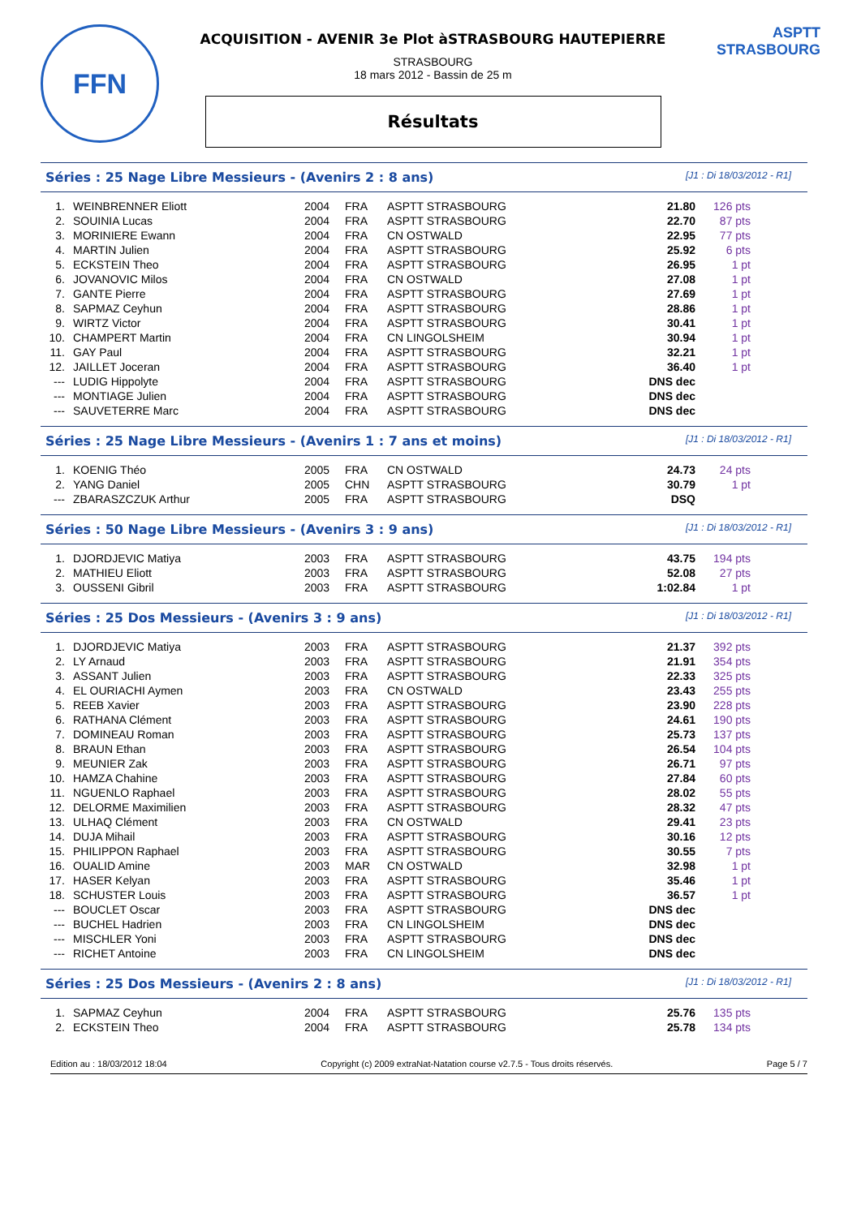FFN
ACQUISITION - AVENIR 3e Plot àSTRASBOURG HAUTEPIERRE
STRASBOURG
18 mars 2012 - Bassin de 25 m
Résultats
ASPTT STRASBOURG
Séries : 25 Nage Libre Messieurs - (Avenirs 2 : 8 ans) [J1 : Di 18/03/2012 - R1]
| 1. | WEINBRENNER Eliott | 2004 | FRA | ASPTT STRASBOURG | 21.80 | 126 pts |
| 2. | SOUINIA Lucas | 2004 | FRA | ASPTT STRASBOURG | 22.70 | 87 pts |
| 3. | MORINIERE Ewann | 2004 | FRA | CN OSTWALD | 22.95 | 77 pts |
| 4. | MARTIN Julien | 2004 | FRA | ASPTT STRASBOURG | 25.92 | 6 pts |
| 5. | ECKSTEIN Theo | 2004 | FRA | ASPTT STRASBOURG | 26.95 | 1 pt |
| 6. | JOVANOVIC Milos | 2004 | FRA | CN OSTWALD | 27.08 | 1 pt |
| 7. | GANTE Pierre | 2004 | FRA | ASPTT STRASBOURG | 27.69 | 1 pt |
| 8. | SAPMAZ Ceyhun | 2004 | FRA | ASPTT STRASBOURG | 28.86 | 1 pt |
| 9. | WIRTZ Victor | 2004 | FRA | ASPTT STRASBOURG | 30.41 | 1 pt |
| 10. | CHAMPERT Martin | 2004 | FRA | CN LINGOLSHEIM | 30.94 | 1 pt |
| 11. | GAY Paul | 2004 | FRA | ASPTT STRASBOURG | 32.21 | 1 pt |
| 12. | JAILLET Joceran | 2004 | FRA | ASPTT STRASBOURG | 36.40 | 1 pt |
| --- | LUDIG Hippolyte | 2004 | FRA | ASPTT STRASBOURG | DNS dec | |
| --- | MONTIAGE Julien | 2004 | FRA | ASPTT STRASBOURG | DNS dec | |
| --- | SAUVETERRE Marc | 2004 | FRA | ASPTT STRASBOURG | DNS dec | |
Séries : 25 Nage Libre Messieurs - (Avenirs 1 : 7 ans et moins) [J1 : Di 18/03/2012 - R1]
| 1. | KOENIG Théo | 2005 | FRA | CN OSTWALD | 24.73 | 24 pts |
| 2. | YANG Daniel | 2005 | CHN | ASPTT STRASBOURG | 30.79 | 1 pt |
| --- | ZBARASZCZUK Arthur | 2005 | FRA | ASPTT STRASBOURG | DSQ | |
Séries : 50 Nage Libre Messieurs - (Avenirs 3 : 9 ans) [J1 : Di 18/03/2012 - R1]
| 1. | DJORDJEVIC Matiya | 2003 | FRA | ASPTT STRASBOURG | 43.75 | 194 pts |
| 2. | MATHIEU Eliott | 2003 | FRA | ASPTT STRASBOURG | 52.08 | 27 pts |
| 3. | OUSSENI Gibril | 2003 | FRA | ASPTT STRASBOURG | 1:02.84 | 1 pt |
Séries : 25 Dos Messieurs - (Avenirs 3 : 9 ans) [J1 : Di 18/03/2012 - R1]
| 1. | DJORDJEVIC Matiya | 2003 | FRA | ASPTT STRASBOURG | 21.37 | 392 pts |
| 2. | LY Arnaud | 2003 | FRA | ASPTT STRASBOURG | 21.91 | 354 pts |
| 3. | ASSANT Julien | 2003 | FRA | ASPTT STRASBOURG | 22.33 | 325 pts |
| 4. | EL OURIACHI Aymen | 2003 | FRA | CN OSTWALD | 23.43 | 255 pts |
| 5. | REEB Xavier | 2003 | FRA | ASPTT STRASBOURG | 23.90 | 228 pts |
| 6. | RATHANA Clément | 2003 | FRA | ASPTT STRASBOURG | 24.61 | 190 pts |
| 7. | DOMINEAU Roman | 2003 | FRA | ASPTT STRASBOURG | 25.73 | 137 pts |
| 8. | BRAUN Ethan | 2003 | FRA | ASPTT STRASBOURG | 26.54 | 104 pts |
| 9. | MEUNIER Zak | 2003 | FRA | ASPTT STRASBOURG | 26.71 | 97 pts |
| 10. | HAMZA Chahine | 2003 | FRA | ASPTT STRASBOURG | 27.84 | 60 pts |
| 11. | NGUENLO Raphael | 2003 | FRA | ASPTT STRASBOURG | 28.02 | 55 pts |
| 12. | DELORME Maximilien | 2003 | FRA | ASPTT STRASBOURG | 28.32 | 47 pts |
| 13. | ULHAQ Clément | 2003 | FRA | CN OSTWALD | 29.41 | 23 pts |
| 14. | DUJA Mihail | 2003 | FRA | ASPTT STRASBOURG | 30.16 | 12 pts |
| 15. | PHILIPPON Raphael | 2003 | FRA | ASPTT STRASBOURG | 30.55 | 7 pts |
| 16. | OUALID Amine | 2003 | MAR | CN OSTWALD | 32.98 | 1 pt |
| 17. | HASER Kelyan | 2003 | FRA | ASPTT STRASBOURG | 35.46 | 1 pt |
| 18. | SCHUSTER Louis | 2003 | FRA | ASPTT STRASBOURG | 36.57 | 1 pt |
| --- | BOUCLET Oscar | 2003 | FRA | ASPTT STRASBOURG | DNS dec | |
| --- | BUCHEL Hadrien | 2003 | FRA | CN LINGOLSHEIM | DNS dec | |
| --- | MISCHLER Yoni | 2003 | FRA | ASPTT STRASBOURG | DNS dec | |
| --- | RICHET Antoine | 2003 | FRA | CN LINGOLSHEIM | DNS dec | |
Séries : 25 Dos Messieurs - (Avenirs 2 : 8 ans) [J1 : Di 18/03/2012 - R1]
| 1. | SAPMAZ Ceyhun | 2004 | FRA | ASPTT STRASBOURG | 25.76 | 135 pts |
| 2. | ECKSTEIN Theo | 2004 | FRA | ASPTT STRASBOURG | 25.78 | 134 pts |
Edition au : 18/03/2012 18:04 Copyright (c) 2009 extraNat-Natation course v2.7.5 - Tous droits réservés. Page 5 / 7